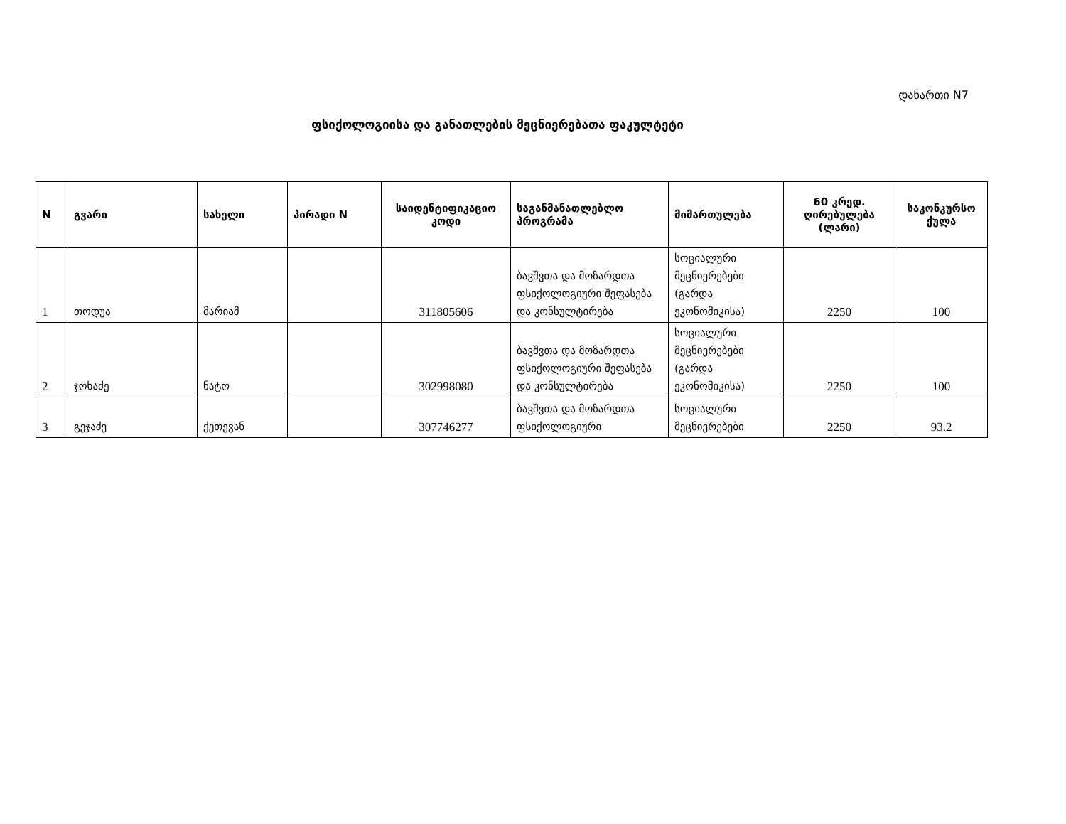დანართი N7
ფსიქოლოგიისა და განათლების მეცნიერებათა ფაკულტეტი
| N | გვარი | სახელი | პირადი N | საიდენტიფიკაციო კოდი | საგანმანათლებლო პროგრამა | მიმართულება | 60 კრედ. ღირებულება (ლარი) | საკონკურსო ქულა |
| --- | --- | --- | --- | --- | --- | --- | --- | --- |
| 1 | თოდუა | მარიამ | | 311805606 | ბავშვთა და მოზარდთა ფსიქოლოგიური შეფასება და კონსულტირება | სოციალური მეცნიერებები (გარდა ეკონომიკისა) | 2250 | 100 |
| 2 | ჯოხაძე | ნატო | | 302998080 | ბავშვთა და მოზარდთა ფსიქოლოგიური შეფასება და კონსულტირება | სოციალური მეცნიერებები (გარდა ეკონომიკისა) | 2250 | 100 |
| 3 | გეჯაძე | ქეთევან | | 307746277 | ბავშვთა და მოზარდთა ფსიქოლოგიური | სოციალური მეცნიერებები | 2250 | 93.2 |